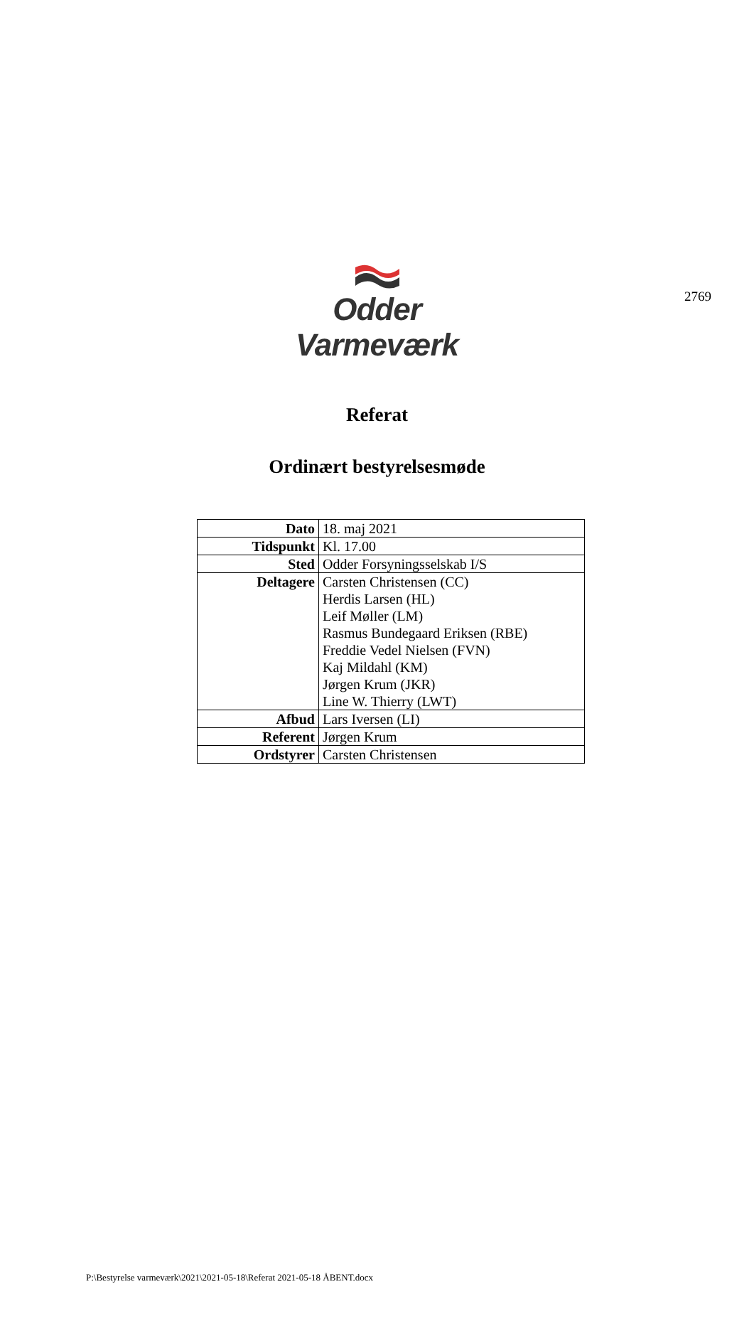2769
Odder Varmeværk
Referat
Ordinært bestyrelsesmøde
| Dato | 18. maj 2021 |
| Tidspunkt | Kl. 17.00 |
| Sted | Odder Forsyningsselskab I/S |
| Deltagere | Carsten Christensen (CC) Herdis Larsen (HL) Leif Møller (LM) Rasmus Bundegaard Eriksen (RBE) Freddie Vedel Nielsen (FVN) Kaj Mildahl (KM) Jørgen Krum (JKR) Line W. Thierry (LWT) |
| Afbud | Lars Iversen (LI) |
| Referent | Jørgen Krum |
| Ordstyrer | Carsten Christensen |
P:\Bestyrelse varmeværk\2021\2021-05-18\Referat 2021-05-18 ÅBENT.docx